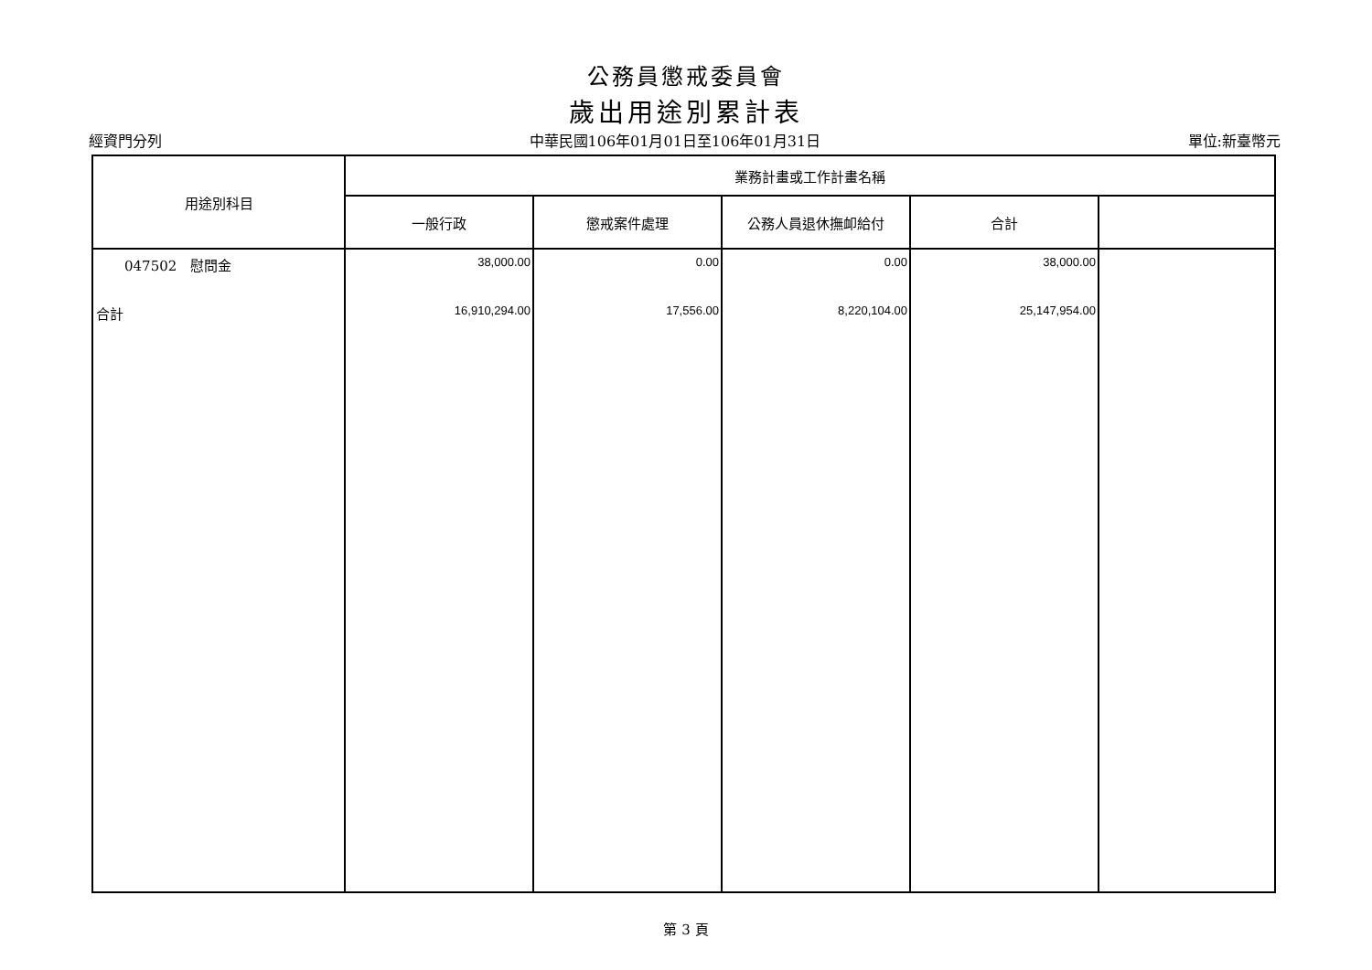公務員懲戒委員會
歲出用途別累計表
經資門分列 中華民國106年01月01日至106年01月31日 單位:新臺幣元
| 用途別科目 | 業務計畫或工作計畫名稱 | | | | |
| --- | --- | --- | --- | --- | --- |
| | 一般行政 | 懲戒案件處理 | 公務人員退休撫卹給付 | 合計 | |
| 047502 慰問金 | 38,000.00 | 0.00 | 0.00 | 38,000.00 | |
| 合計 | 16,910,294.00 | 17,556.00 | 8,220,104.00 | 25,147,954.00 | |
第 3 頁